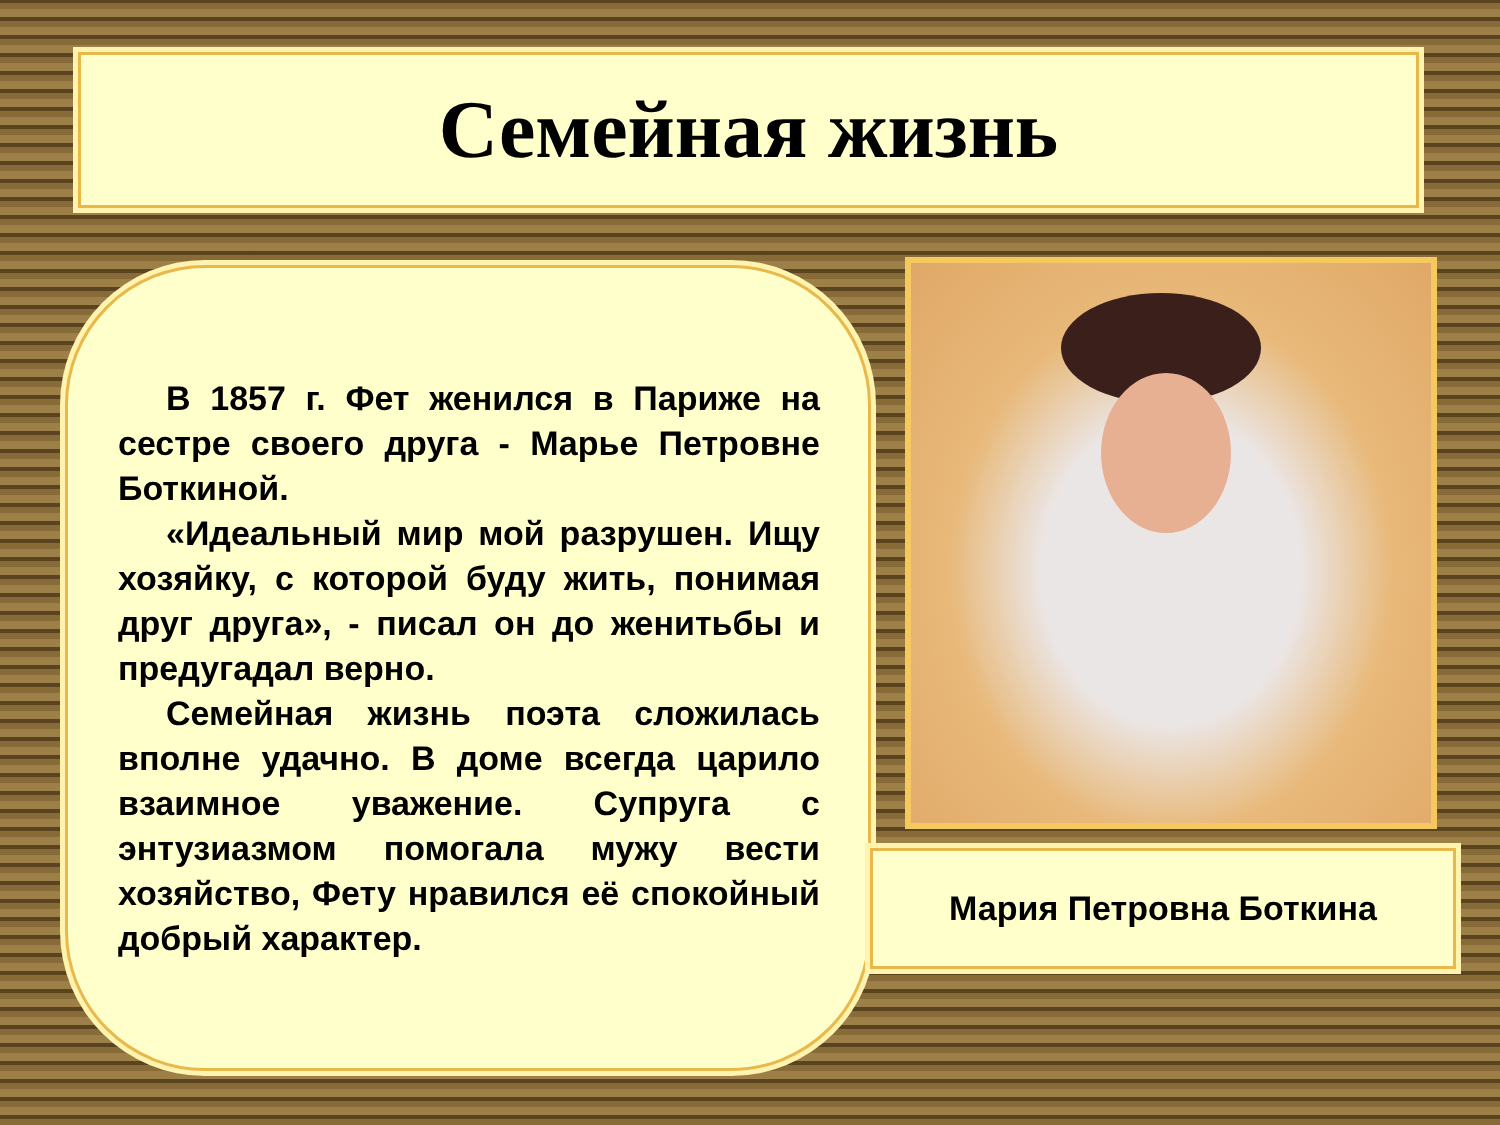Семейная жизнь
В 1857 г. Фет женился в Париже на сестре своего друга - Марье Петровне Боткиной.
«Идеальный мир мой разрушен. Ищу хозяйку, с которой буду жить, понимая друг друга», - писал он до женитьбы и предугадал верно.
Семейная жизнь поэта сложилась вполне удачно. В доме всегда царило взаимное уважение. Супруга с энтузиазмом помогала мужу вести хозяйство, Фету нравился её спокойный добрый характер.
Мария Петровна Боткина